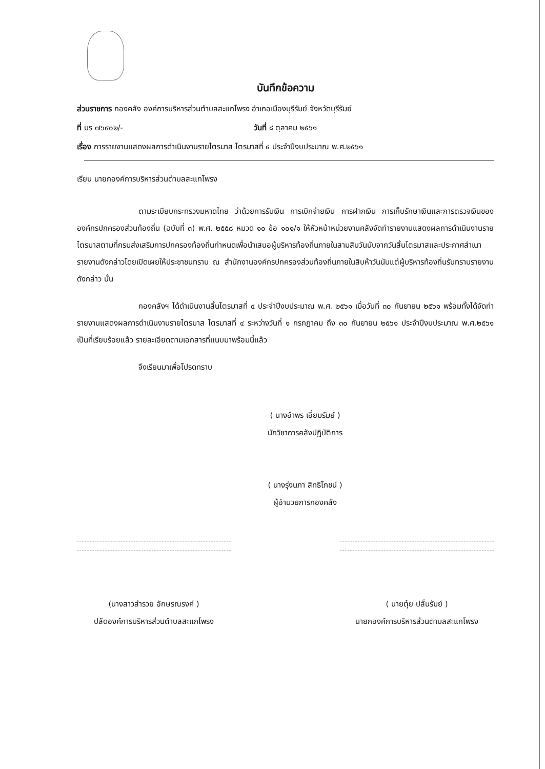บันทึกข้อความ
ส่วนราชการ กองคลัง องค์การบริหารส่วนตำบลสะแกโพรง อำเภอเมืองบุรีรัมย์ จังหวัดบุรีรัมย์
ที่ บร ๗๖๙๐๒/- วันที่ ๘ ตุลาคม ๒๕๖๑
เรื่อง การรายงานแสดงผลการดำเนินงานรายไตรมาส ไตรมาสที่ ๔ ประจำปีงบประมาณ พ.ศ.๒๕๖๑
เรียน นายกองค์การบริหารส่วนตำบลสะแกโพรง
ตามระเบียบกระทรวงมหาดไทย ว่าด้วยการรับเงิน การเบิกจ่ายเงิน การฝากเงิน การเก็บรักษาเงินและการตรวจเงินขององค์กรปกครองส่วนท้องถิ่น (ฉบับที่ ๓) พ.ศ. ๒๕๕๘ หมวด ๑๐ ข้อ ๑๐๑/๑ ให้หัวหน้าหน่วยงานคลังจัดทำรายงานแสดงผลการดำเนินงานรายไตรมาสตามที่กรมส่งเสริมการปกครองท้องถิ่นกำหนดเพื่อนำเสนอผู้บริหารท้องถิ่นภายในสามสิบวันนับจากวันสิ้นไตรมาสและประกาศสำเนารายงานดังกล่าวโดยเปิดเผยให้ประชาชนทราบ ณ สำนักงานองค์กรปกครองส่วนท้องถิ่นภายในสิบห้าวันนับแต่ผู้บริหารท้องถิ่นรับทราบรายงานดังกล่าว นั้น
กองคลังฯ ได้ดำเนินงานสิ้นไตรมาสที่ ๔ ประจำปีงบประมาณ พ.ศ. ๒๕๖๑ เมื่อวันที่ ๓๐ กันยายน ๒๕๖๑ พร้อมทั้งได้จัดทำรายงานแสดงผลการดำเนินงานรายไตรมาส ไตรมาสที่ ๔ ระหว่างวันที่ ๑ กรกฎาคม ถึง ๓๐ กันยายน ๒๕๖๑ ประจำปีงบประมาณ พ.ศ.๒๕๖๑ เป็นที่เรียบร้อยแล้ว รายละเอียดตามเอกสารที่แนบมาพร้อมนี้แล้ว
จึงเรียนมาเพื่อโปรดทราบ
( นางอำพร เอี่ยมรัมย์ )
นักวิชาการคลังปฏิบัติการ
( นางรุ่งนภา สิทธิโภชน์ )
ผู้อำนวยการกองคลัง
(นางสาวสำรวย อักษรณรงค์ )
ปลัดองค์การบริหารส่วนตำบลสะแกโพรง
( นายตุ๋ย ปลั่นรัมย์ )
นายกองค์การบริหารส่วนตำบลสะแกโพรง